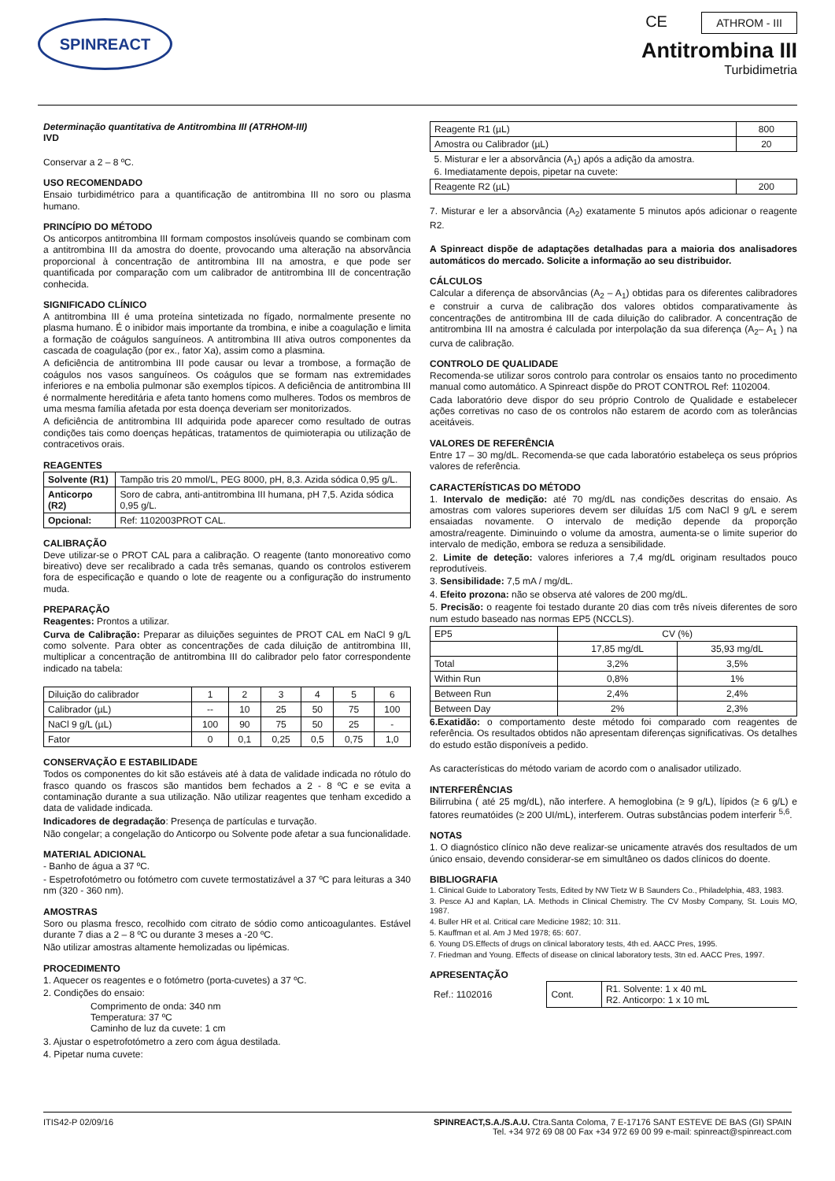SPINREACT
CE ATHROM - III
Antitrombina III
Turbidimetria
Determinação quantitativa de Antitrombina III (ATRHOM-III)
IVD
Conservar a 2 – 8 ºC.
USO RECOMENDADO
Ensaio turbidimétrico para a quantificação de antitrombina III no soro ou plasma humano.
PRINCÍPIO DO MÉTODO
Os anticorpos antitrombina III formam compostos insolúveis quando se combinam com a antitrombina III da amostra do doente, provocando uma alteração na absorvância proporcional à concentração de antitrombina III na amostra, e que pode ser quantificada por comparação com um calibrador de antitrombina III de concentração conhecida.
SIGNIFICADO CLÍNICO
A antitrombina III é uma proteína sintetizada no fígado, normalmente presente no plasma humano. É o inibidor mais importante da trombina, e inibe a coagulação e limita a formação de coágulos sanguíneos. A antitrombina III ativa outros componentes da cascada de coagulação (por ex., fator Xa), assim como a plasmina.
A deficiência de antitrombina III pode causar ou levar a trombose, a formação de coágulos nos vasos sanguíneos. Os coágulos que se formam nas extremidades inferiores e na embolia pulmonar são exemplos típicos. A deficiência de antitrombina III é normalmente hereditária e afeta tanto homens como mulheres. Todos os membros de uma mesma família afetada por esta doença deveriam ser monitorizados.
A deficiência de antitrombina III adquirida pode aparecer como resultado de outras condições tais como doenças hepáticas, tratamentos de quimioterapia ou utilização de contracetivos orais.
REAGENTES
| Solvente (R1) | Tampão tris 20 mmol/L, PEG 8000, pH, 8,3. Azida sódica 0,95 g/L. |
| Anticorpo (R2) | Soro de cabra, anti-antitrombina III humana, pH 7,5. Azida sódica 0,95 g/L. |
| Opcional: | Ref: 1102003PROT CAL. |
CALIBRAÇÃO
Deve utilizar-se o PROT CAL para a calibração. O reagente (tanto monoreativo como bireativo) deve ser recalibrado a cada três semanas, quando os controlos estiverem fora de especificação e quando o lote de reagente ou a configuração do instrumento muda.
PREPARAÇÃO
Reagentes: Prontos a utilizar.
Curva de Calibração: Preparar as diluições seguintes de PROT CAL em NaCl 9 g/L como solvente. Para obter as concentrações de cada diluição de antitrombina III, multiplicar a concentração de antitrombina III do calibrador pelo fator correspondente indicado na tabela:
| Diluição do calibrador | 1 | 2 | 3 | 4 | 5 | 6 |
| Calibrador (µL) | -- | 10 | 25 | 50 | 75 | 100 |
| NaCl 9 g/L (µL) | 100 | 90 | 75 | 50 | 25 | - |
| Fator | 0 | 0,1 | 0,25 | 0,5 | 0,75 | 1,0 |
CONSERVAÇÃO E ESTABILIDADE
Todos os componentes do kit são estáveis até à data de validade indicada no rótulo do frasco quando os frascos são mantidos bem fechados a 2 - 8 ºC e se evita a contaminação durante a sua utilização. Não utilizar reagentes que tenham excedido a data de validade indicada.
Indicadores de degradação: Presença de partículas e turvação.
Não congelar; a congelação do Anticorpo ou Solvente pode afetar a sua funcionalidade.
MATERIAL ADICIONAL
- Banho de água a 37 ºC.
- Espetrofotómetro ou fotómetro com cuvete termostatizável a 37 ºC para leituras a 340 nm (320 - 360 nm).
AMOSTRAS
Soro ou plasma fresco, recolhido com citrato de sódio como anticoagulantes. Estável durante 7 dias a 2 – 8 ºC ou durante 3 meses a -20 ºC.
Não utilizar amostras altamente hemolizadas ou lipémicas.
PROCEDIMENTO
1. Aquecer os reagentes e o fotómetro (porta-cuvetes) a 37 ºC.
2. Condições do ensaio:
Comprimento de onda: 340 nm
Temperatura: 37 ºC
Caminho de luz da cuvete: 1 cm
3. Ajustar o espetrofotómetro a zero com água destilada.
4. Pipetar numa cuvete:
| Reagente R1 (µL) | 800 |
| Amostra ou Calibrador (µL) | 20 |
| 5. Misturar e ler a absorvância (A<sub>1</sub>) após a adição da amostra. 6. Imediatamente depois, pipetar na cuvete: | |
| Reagente R2 (µL) | 200 |
7. Misturar e ler a absorvância (A<sub>2</sub>) exatamente 5 minutos após adicionar o reagente R2.
A Spinreact dispõe de adaptações detalhadas para a maioria dos analisadores automáticos do mercado. Solicite a informação ao seu distribuidor.
CÁLCULOS
Calcular a diferença de absorvâncias (A<sub>2</sub> – A<sub>1</sub>) obtidas para os diferentes calibradores e construir a curva de calibração dos valores obtidos comparativamente às concentrações de antitrombina III de cada diluição do calibrador. A concentração de antitrombina III na amostra é calculada por interpolação da sua diferença (A<sub>2</sub>– A<sub>1</sub> ) na curva de calibração.
CONTROLO DE QUALIDADE
Recomenda-se utilizar soros controlo para controlar os ensaios tanto no procedimento manual como automático. A Spinreact dispõe do PROT CONTROL Ref: 1102004.
Cada laboratório deve dispor do seu próprio Controlo de Qualidade e estabelecer ações corretivas no caso de os controlos não estarem de acordo com as tolerâncias aceitáveis.
VALORES DE REFERÊNCIA
Entre 17 – 30 mg/dL. Recomenda-se que cada laboratório estabeleça os seus próprios valores de referência.
CARACTERÍSTICAS DO MÉTODO
1. Intervalo de medição: até 70 mg/dL nas condições descritas do ensaio. As amostras com valores superiores devem ser diluídas 1/5 com NaCl 9 g/L e serem ensaiadas novamente. O intervalo de medição depende da proporção amostra/reagente. Diminuindo o volume da amostra, aumenta-se o limite superior do intervalo de medição, embora se reduza a sensibilidade.
2. Limite de deteção: valores inferiores a 7,4 mg/dL originam resultados pouco reprodutíveis.
3. Sensibilidade: 7,5 mA / mg/dL.
4. Efeito prozona: não se observa até valores de 200 mg/dL.
5. Precisão: o reagente foi testado durante 20 dias com três níveis diferentes de soro num estudo baseado nas normas EP5 (NCCLS).
| EP5 | CV (%) | |
| | 17,85 mg/dL | 35,93 mg/dL |
| Total | 3,2% | 3,5% |
| Within Run | 0,8% | 1% |
| Between Run | 2,4% | 2,4% |
| Between Day | 2% | 2,3% |
6.Exatidão: o comportamento deste método foi comparado com reagentes de referência. Os resultados obtidos não apresentam diferenças significativas. Os detalhes do estudo estão disponíveis a pedido.
As características do método variam de acordo com o analisador utilizado.
INTERFERÊNCIAS
Bilirrubina ( até 25 mg/dL), não interfere. A hemoglobina (≥ 9 g/L), lípidos (≥ 6 g/L) e fatores reumatóides (≥ 200 UI/mL), interferem. Outras substâncias podem interferir <sup>5,6</sup>.
NOTAS
1. O diagnóstico clínico não deve realizar-se unicamente através dos resultados de um único ensaio, devendo considerar-se em simultâneo os dados clínicos do doente.
BIBLIOGRAFIA
1. Clinical Guide to Laboratory Tests, Edited by NW Tietz W B Saunders Co., Philadelphia, 483, 1983.
3. Pesce AJ and Kaplan, LA. Methods in Clinical Chemistry. The CV Mosby Company, St. Louis MO, 1987.
4. Buller HR et al. Critical care Medicine 1982; 10: 311.
5. Kauffman et al. Am J Med 1978; 65: 607.
6. Young DS.Effects of drugs on clinical laboratory tests, 4th ed. AACC Pres, 1995.
7. Friedman and Young. Effects of disease on clinical laboratory tests, 3tn ed. AACC Pres, 1997.
APRESENTAÇÃO
| Ref.: 1102016 | Cont. | R1. Solvente: 1 x 40 mL R2. Anticorpo: 1 x 10 mL |
ITIS42-P 02/09/16 SPINREACT,S.A./S.A.U. Ctra.Santa Coloma, 7 E-17176 SANT ESTEVE DE BAS (GI) SPAIN
Tel. +34 972 69 08 00 Fax +34 972 69 00 99 e-mail: spinreact@spinreact.com